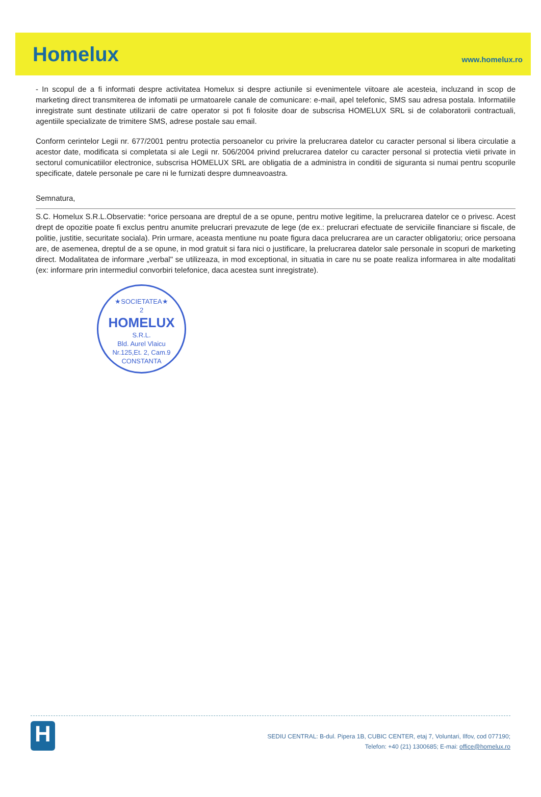Homelux
www.homelux.ro
- In scopul de a fi informati despre activitatea Homelux si despre actiunile si evenimentele viitoare ale acesteia, incluzand in scop de marketing direct transmiterea de infomatii pe urmatoarele canale de comunicare: e-mail, apel telefonic, SMS sau adresa postala. Informatiile inregistrate sunt destinate utilizarii de catre operator si pot fi folosite doar de subscrisa HOMELUX SRL si de colaboratorii contractuali, agentiile specializate de trimitere SMS, adrese postale sau email.
Conform cerintelor Legii nr. 677/2001 pentru protectia persoanelor cu privire la prelucrarea datelor cu caracter personal si libera circulatie a acestor date, modificata si completata si ale Legii nr. 506/2004 privind prelucrarea datelor cu caracter personal si protectia vietii private in sectorul comunicatiilor electronice, subscrisa HOMELUX SRL are obligatia de a administra in conditii de siguranta si numai pentru scopurile specificate, datele personale pe care ni le furnizati despre dumneavoastra.
Semnatura,
S.C. Homelux S.R.L.Observatie: *orice persoana are dreptul de a se opune, pentru motive legitime, la prelucrarea datelor ce o privesc. Acest drept de opozitie poate fi exclus pentru anumite prelucrari prevazute de lege (de ex.: prelucrari efectuate de serviciile financiare si fiscale, de politie, justitie, securitate sociala). Prin urmare, aceasta mentiune nu poate figura daca prelucrarea are un caracter obligatoriu; orice persoana are, de asemenea, dreptul de a se opune, in mod gratuit si fara nici o justificare, la prelucrarea datelor sale personale in scopuri de marketing direct. Modalitatea de informare „verbal" se utilizeaza, in mod exceptional, in situatia in care nu se poate realiza informarea in alte modalitati (ex: informare prin intermediul convorbiri telefonice, daca acestea sunt inregistrate).
★SOCIETATEA★
2
HOMELUX
S.R.L.
Bld. Aurel Vlaicu
Nr.125,Et. 2, Cam.9
CONSTANTA
H
SEDIU CENTRAL: B-dul. Pipera 1B, CUBIC CENTER, etaj 7, Voluntari, Ilfov, cod 077190;
Telefon: +40 (21) 1300685; E-mai: office@homelux.ro